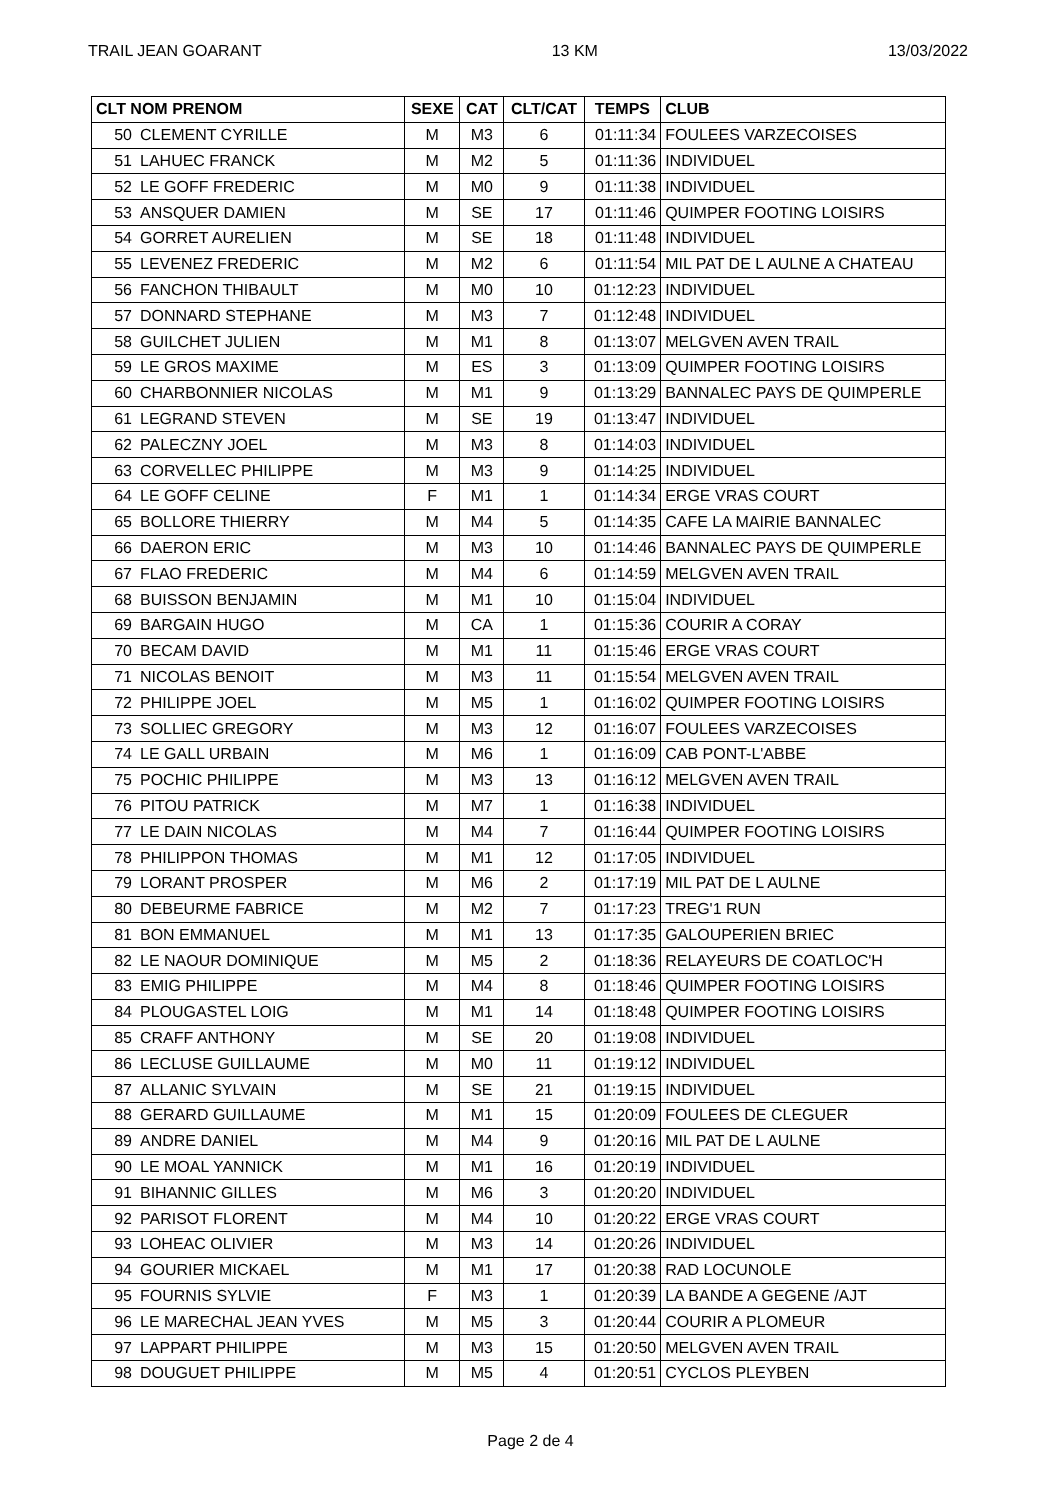TRAIL JEAN GOARANT 13 KM 13/03/2022
| CLT NOM PRENOM | | SEXE | CAT | CLT/CAT | TEMPS | CLUB |
| --- | --- | --- | --- | --- | --- | --- |
| 50 | CLEMENT CYRILLE | M | M3 | 6 | 01:11:34 | FOULEES VARZECOISES |
| 51 | LAHUEC FRANCK | M | M2 | 5 | 01:11:36 | INDIVIDUEL |
| 52 | LE GOFF FREDERIC | M | M0 | 9 | 01:11:38 | INDIVIDUEL |
| 53 | ANSQUER DAMIEN | M | SE | 17 | 01:11:46 | QUIMPER FOOTING LOISIRS |
| 54 | GORRET AURELIEN | M | SE | 18 | 01:11:48 | INDIVIDUEL |
| 55 | LEVENEZ FREDERIC | M | M2 | 6 | 01:11:54 | MIL PAT DE L AULNE A CHATEAU |
| 56 | FANCHON THIBAULT | M | M0 | 10 | 01:12:23 | INDIVIDUEL |
| 57 | DONNARD STEPHANE | M | M3 | 7 | 01:12:48 | INDIVIDUEL |
| 58 | GUILCHET JULIEN | M | M1 | 8 | 01:13:07 | MELGVEN AVEN TRAIL |
| 59 | LE GROS MAXIME | M | ES | 3 | 01:13:09 | QUIMPER FOOTING LOISIRS |
| 60 | CHARBONNIER NICOLAS | M | M1 | 9 | 01:13:29 | BANNALEC PAYS DE QUIMPERLE |
| 61 | LEGRAND STEVEN | M | SE | 19 | 01:13:47 | INDIVIDUEL |
| 62 | PALECZNY JOEL | M | M3 | 8 | 01:14:03 | INDIVIDUEL |
| 63 | CORVELLEC PHILIPPE | M | M3 | 9 | 01:14:25 | INDIVIDUEL |
| 64 | LE GOFF CELINE | F | M1 | 1 | 01:14:34 | ERGE VRAS COURT |
| 65 | BOLLORE THIERRY | M | M4 | 5 | 01:14:35 | CAFE LA MAIRIE BANNALEC |
| 66 | DAERON ERIC | M | M3 | 10 | 01:14:46 | BANNALEC PAYS DE QUIMPERLE |
| 67 | FLAO FREDERIC | M | M4 | 6 | 01:14:59 | MELGVEN AVEN TRAIL |
| 68 | BUISSON BENJAMIN | M | M1 | 10 | 01:15:04 | INDIVIDUEL |
| 69 | BARGAIN HUGO | M | CA | 1 | 01:15:36 | COURIR A CORAY |
| 70 | BECAM DAVID | M | M1 | 11 | 01:15:46 | ERGE VRAS COURT |
| 71 | NICOLAS BENOIT | M | M3 | 11 | 01:15:54 | MELGVEN AVEN TRAIL |
| 72 | PHILIPPE JOEL | M | M5 | 1 | 01:16:02 | QUIMPER FOOTING LOISIRS |
| 73 | SOLLIEC GREGORY | M | M3 | 12 | 01:16:07 | FOULEES VARZECOISES |
| 74 | LE GALL URBAIN | M | M6 | 1 | 01:16:09 | CAB PONT-L'ABBE |
| 75 | POCHIC PHILIPPE | M | M3 | 13 | 01:16:12 | MELGVEN AVEN TRAIL |
| 76 | PITOU PATRICK | M | M7 | 1 | 01:16:38 | INDIVIDUEL |
| 77 | LE DAIN NICOLAS | M | M4 | 7 | 01:16:44 | QUIMPER FOOTING LOISIRS |
| 78 | PHILIPPON THOMAS | M | M1 | 12 | 01:17:05 | INDIVIDUEL |
| 79 | LORANT PROSPER | M | M6 | 2 | 01:17:19 | MIL PAT DE L AULNE |
| 80 | DEBEURME FABRICE | M | M2 | 7 | 01:17:23 | TREG'1 RUN |
| 81 | BON EMMANUEL | M | M1 | 13 | 01:17:35 | GALOUPERIEN BRIEC |
| 82 | LE NAOUR DOMINIQUE | M | M5 | 2 | 01:18:36 | RELAYEURS DE COATLOC'H |
| 83 | EMIG PHILIPPE | M | M4 | 8 | 01:18:46 | QUIMPER FOOTING LOISIRS |
| 84 | PLOUGASTEL LOIG | M | M1 | 14 | 01:18:48 | QUIMPER FOOTING LOISIRS |
| 85 | CRAFF ANTHONY | M | SE | 20 | 01:19:08 | INDIVIDUEL |
| 86 | LECLUSE GUILLAUME | M | M0 | 11 | 01:19:12 | INDIVIDUEL |
| 87 | ALLANIC SYLVAIN | M | SE | 21 | 01:19:15 | INDIVIDUEL |
| 88 | GERARD GUILLAUME | M | M1 | 15 | 01:20:09 | FOULEES DE CLEGUER |
| 89 | ANDRE DANIEL | M | M4 | 9 | 01:20:16 | MIL PAT DE L AULNE |
| 90 | LE MOAL YANNICK | M | M1 | 16 | 01:20:19 | INDIVIDUEL |
| 91 | BIHANNIC GILLES | M | M6 | 3 | 01:20:20 | INDIVIDUEL |
| 92 | PARISOT FLORENT | M | M4 | 10 | 01:20:22 | ERGE VRAS COURT |
| 93 | LOHEAC OLIVIER | M | M3 | 14 | 01:20:26 | INDIVIDUEL |
| 94 | GOURIER MICKAEL | M | M1 | 17 | 01:20:38 | RAD LOCUNOLE |
| 95 | FOURNIS SYLVIE | F | M3 | 1 | 01:20:39 | LA BANDE A GEGENE /AJT |
| 96 | LE MARECHAL JEAN YVES | M | M5 | 3 | 01:20:44 | COURIR A PLOMEUR |
| 97 | LAPPART PHILIPPE | M | M3 | 15 | 01:20:50 | MELGVEN AVEN TRAIL |
| 98 | DOUGUET PHILIPPE | M | M5 | 4 | 01:20:51 | CYCLOS PLEYBEN |
Page 2 de 4